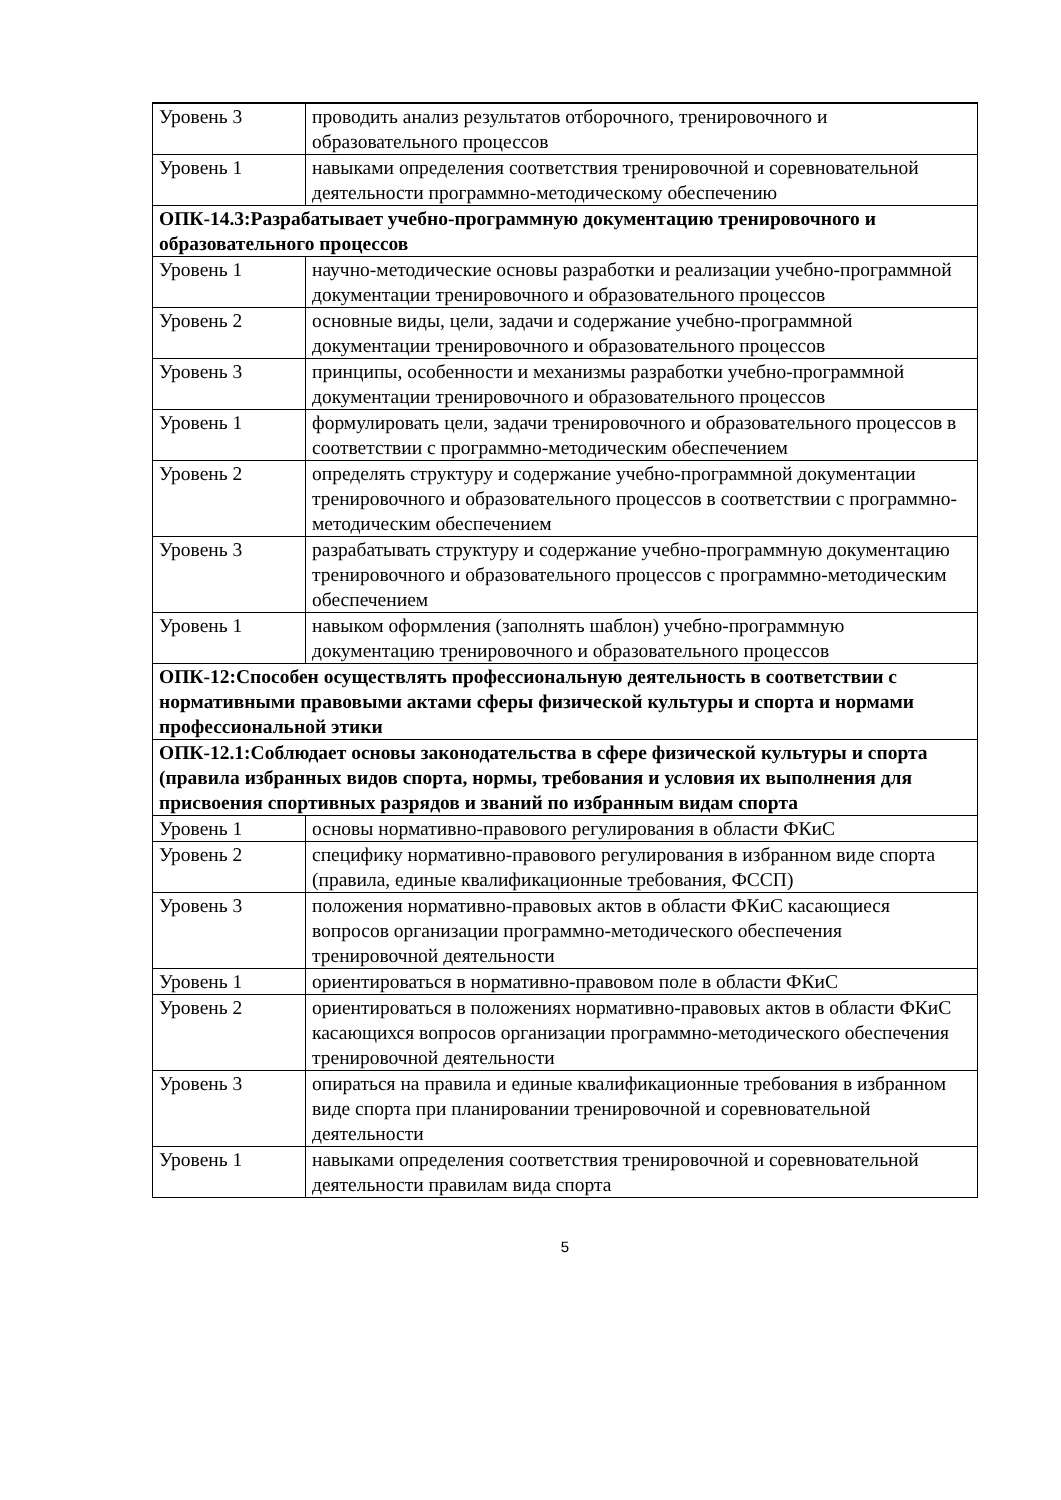| Уровень 3 | проводить анализ результатов отборочного, тренировочного и образовательного процессов |
| Уровень 1 | навыками определения соответствия тренировочной и соревновательной деятельности программно-методическому обеспечению |
| ОПК-14.3:Разрабатывает учебно-программную документацию тренировочного и образовательного процессов | |
| Уровень 1 | научно-методические основы разработки и реализации учебно-программной документации тренировочного и образовательного процессов |
| Уровень 2 | основные виды, цели, задачи и содержание учебно-программной документации тренировочного и образовательного процессов |
| Уровень 3 | принципы, особенности и механизмы разработки учебно-программной документации тренировочного и образовательного процессов |
| Уровень 1 | формулировать цели, задачи тренировочного и образовательного процессов в соответствии с программно-методическим обеспечением |
| Уровень 2 | определять структуру и содержание учебно-программной документации тренировочного и образовательного процессов в соответствии с программно-методическим обеспечением |
| Уровень 3 | разрабатывать структуру и содержание учебно-программную документацию тренировочного и образовательного процессов с программно-методическим обеспечением |
| Уровень 1 | навыком оформления (заполнять шаблон) учебно-программную документацию тренировочного и образовательного процессов |
| ОПК-12:Способен осуществлять профессиональную деятельность в соответствии с нормативными правовыми актами сферы физической культуры и спорта и нормами профессиональной этики | |
| ОПК-12.1:Соблюдает основы законодательства в сфере физической культуры и спорта (правила избранных видов спорта, нормы, требования и условия их выполнения для присвоения спортивных разрядов и званий по избранным видам спорта | |
| Уровень 1 | основы нормативно-правового регулирования в области ФКиС |
| Уровень 2 | специфику нормативно-правового регулирования в избранном виде спорта (правила, единые квалификационные требования, ФССП) |
| Уровень 3 | положения нормативно-правовых актов в области ФКиС касающиеся вопросов организации программно-методического обеспечения тренировочной деятельности |
| Уровень 1 | ориентироваться в нормативно-правовом поле в области ФКиС |
| Уровень 2 | ориентироваться в положениях нормативно-правовых актов в области ФКиС касающихся вопросов организации программно-методического обеспечения тренировочной деятельности |
| Уровень 3 | опираться на правила и единые квалификационные требования в избранном виде спорта при планировании тренировочной и соревновательной деятельности |
| Уровень 1 | навыками определения соответствия тренировочной и соревновательной деятельности правилам вида спорта |
5